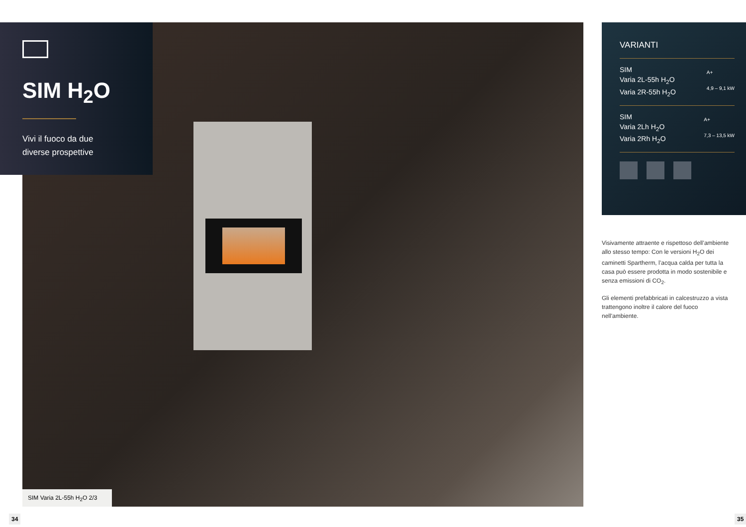SIM H<sub>2</sub>O
Vivi il fuoco da due
diverse prospettive
SIM Varia 2L-55h H<sub>2</sub>O 2/3
VARIANTI
SIM
Varia 2L-55h H<sub>2</sub>O
Varia 2R-55h H<sub>2</sub>O
A+
4,9 – 9,1 kW
SIM
Varia 2Lh H<sub>2</sub>O
Varia 2Rh H<sub>2</sub>O
A+
7,3 – 13,5 kW
Visivamente attraente e rispettoso dell’ambiente allo stesso tempo: Con le versioni H<sub>2</sub>O dei caminetti Spartherm, l’acqua calda per tutta la casa può essere prodotta in modo sostenibile e senza emissioni di CO<sub>2</sub>.
Gli elementi prefabbricati in calcestruzzo a vista trattengono inoltre il calore del fuoco nell'ambiente.
34 35